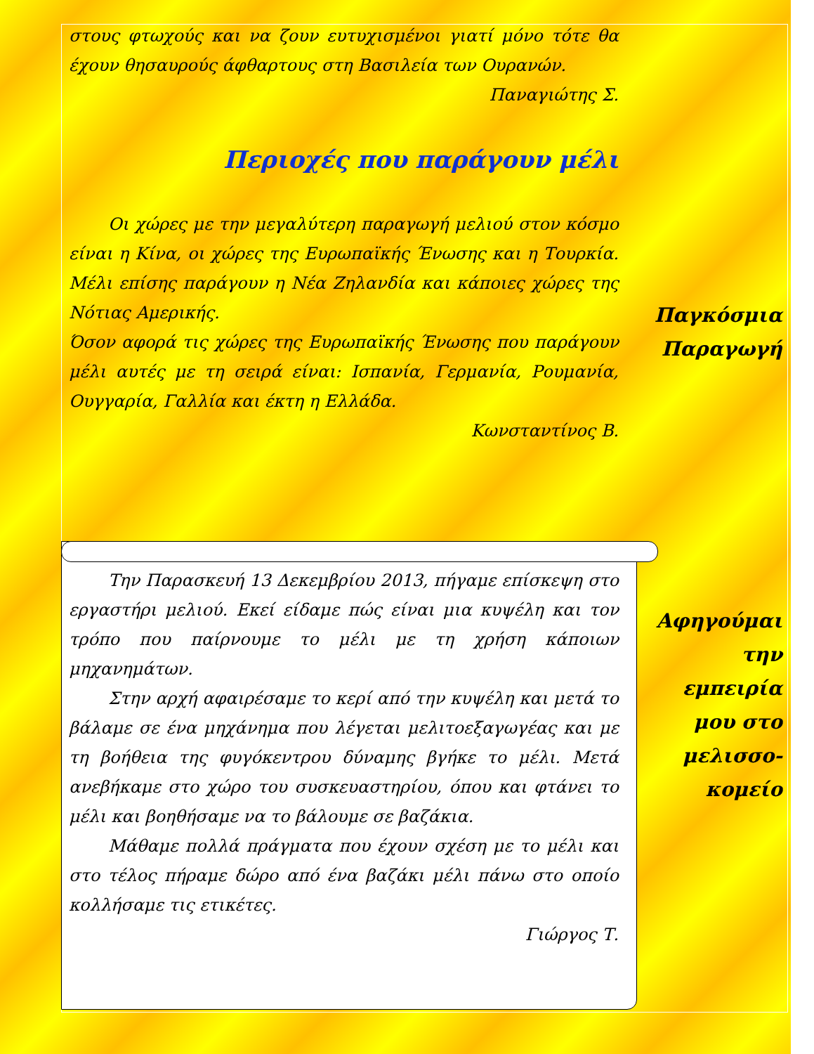στους φτωχούς και να ζουν ευτυχισμένοι γιατί μόνο τότε θα έχουν θησαυρούς άφθαρτους στη Βασιλεία των Ουρανών.
Παναγιώτης Σ.
Περιοχές που παράγουν μέλι
Οι χώρες με την μεγαλύτερη παραγωγή μελιού στον κόσμο είναι η Κίνα, οι χώρες της Ευρωπαϊκής Ένωσης και η Τουρκία. Μέλι επίσης παράγουν η Νέα Ζηλανδία και κάποιες χώρες της Νότιας Αμερικής.
Όσον αφορά τις χώρες της Ευρωπαϊκής Ένωσης που παράγουν μέλι αυτές με τη σειρά είναι: Ισπανία, Γερμανία, Ρουμανία, Ουγγαρία, Γαλλία και έκτη η Ελλάδα.
Κωνσταντίνος Β.
Παγκόσμια Παραγωγή
Την Παρασκευή 13 Δεκεμβρίου 2013, πήγαμε επίσκεψη στο εργαστήρι μελιού. Εκεί είδαμε πώς είναι μια κυψέλη και τον τρόπο που παίρνουμε το μέλι με τη χρήση κάποιων μηχανημάτων.
Στην αρχή αφαιρέσαμε το κερί από την κυψέλη και μετά το βάλαμε σε ένα μηχάνημα που λέγεται μελιτοεξαγωγέας και με τη βοήθεια της φυγόκεντρου δύναμης βγήκε το μέλι. Μετά ανεβήκαμε στο χώρο του συσκευαστηρίου, όπου και φτάνει το μέλι και βοηθήσαμε να το βάλουμε σε βαζάκια.
Μάθαμε πολλά πράγματα που έχουν σχέση με το μέλι και στο τέλος πήραμε δώρο από ένα βαζάκι μέλι πάνω στο οποίο κολλήσαμε τις ετικέτες.
Γιώργος Τ.
Αφηγούμαι την εμπειρία μου στο μελισσο-κομείο